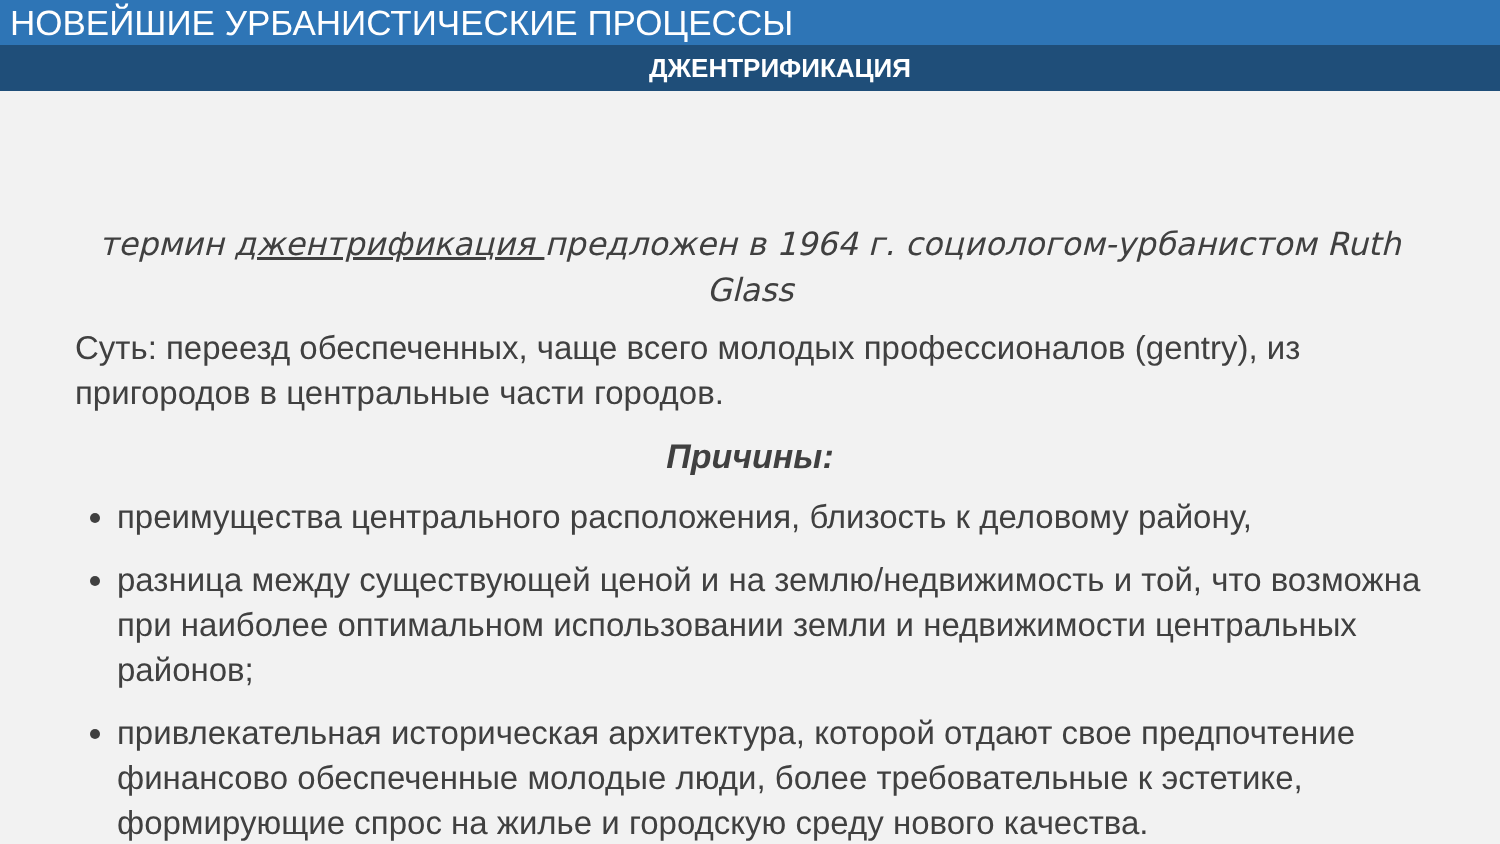НОВЕЙШИЕ УРБАНИСТИЧЕСКИЕ ПРОЦЕССЫ
ДЖЕНТРИФИКАЦИЯ
термин джентрификация предложен в 1964 г. социологом-урбанистом Ruth Glass
Суть: переезд обеспеченных, чаще всего молодых профессионалов (gentry), из пригородов в центральные части городов.
Причины:
преимущества центрального расположения, близость к деловому району,
разница между существующей ценой и на землю/недвижимость и той, что возможна при наиболее оптимальном использовании земли и недвижимости центральных районов;
привлекательная историческая архитектура, которой отдают свое предпочтение финансово обеспеченные молодые люди, более требовательные к эстетике, формирующие спрос на жилье и городскую среду нового качества.